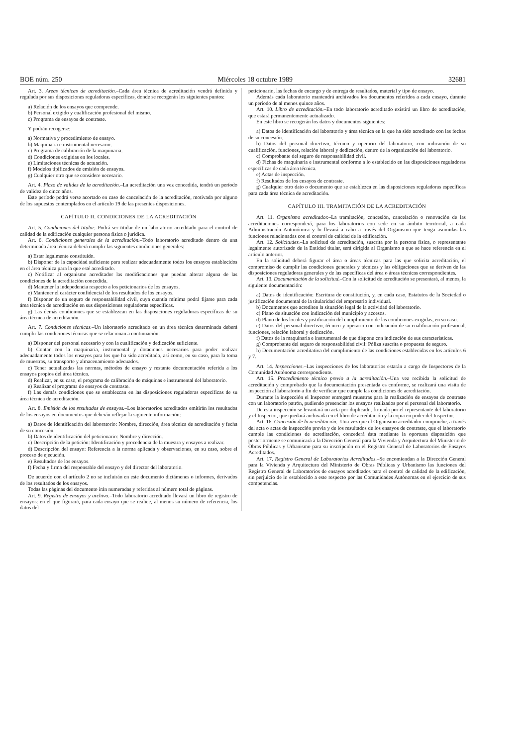BOE núm. 250 Miércoles 18 octubre 1989 32681
Art. 3. Areas técnicas de acreditación.–Cada área técnica de acreditación vendrá definida y regulada por sus disposiciones reguladoras específicas, donde se recogerán los siguientes puntos:
a) Relación de los ensayos que comprende.
b) Personal exigido y cualificación profesional del mismo.
c) Programa de ensayos de contraste.
Y podrán recogerse:
a) Normativa y procedimiento de ensayo.
b) Maquinaria e instrumental necesario.
c) Programa de calibración de la maquinaria.
d) Condiciones exigidas en los locales.
e) Limitaciones técnicas de actuación.
f) Modelos tipificados de emisión de ensayos.
g) Cualquier otro que se considere necesario.
Art. 4. Plazo de validez de la acreditación.–La acreditación una vez concedida, tendrá un período de validez de cinco años.
Este período podrá verse acortado en caso de cancelación de la acreditación, motivada por alguno de los supuestos contemplados en el artículo 19 de las presentes disposiciones.
CAPÍTULO II. CONDICIONES DE LA ACREDITACIÓN
Art. 5. Condiciones del titular.–Podrá ser titular de un laboratorio acreditado para el control de calidad de la edificación cualquier persona física o jurídica.
Art. 6. Condiciones generales de la acreditación.–Todo laboratorio acreditado dentro de una determinada área técnica deberá cumplir las siguientes condiciones generales:
a) Estar legalmente constituido.
b) Disponer de la capacidad suficiente para realizar adecuadamente todos los ensayos establecidos en el área técnica para la que esté acreditado.
c) Notificar al organismo acreditador las modificaciones que puedan alterar alguna de las condiciones de la acreditación concedida.
d) Mantener la indepedencia respecto a los peticionarios de los ensayos.
e) Mantener el carácter confidencial de los resultados de los ensayos.
f) Disponer de un seguro de responsabilidad civil, cuya cuantía mínima podrá fijarse para cada área técnica de acreditación en sus disposiciones reguladoras específicas.
g) Las demás condiciones que se establezcan en las disposiciones reguladoras específicas de su área técnica de acreditación.
Art. 7. Condiciones técnicas.–Un laboratorio acreditado en un área técnica determinada deberá cumplir las condiciones técnicas que se relacionan a continuación:
a) Disponer del personal necesario y con la cualificación y dedicación suficiente.
b) Contar con la maquinaria, instrumental y dotaciones necesarios para poder realizar adecuadamente todos los ensayos para los que ha sido acreditado, así como, en su caso, para la toma de muestras, su transporte y almacenamiento adecuados.
c) Tener actualizadas las normas, métodos de ensayo y restante documentación referida a los ensayos propios del área técnica.
d) Realizar, en su caso, el programa de calibración de máquinas e instrumental del laboratorio.
e) Realizar el programa de ensayos de contraste.
f) Las demás condiciones que se establezcan en las disposiciones reguladoras específicas de su área técnica de acreditación.
Art. 8. Emisión de los resultados de ensayos.–Los laboratorios acreditados emitirán los resultados de los ensayos en documentos que deberán reflejar la siguiente información:
a) Datos de identificación del laboratorio: Nombre, dirección, área técnica de acreditación y fecha de su concesión.
b) Datos de identificación del peticionario: Nombre y dirección.
c) Descripción de la petición: Identificación y procedencia de la muestra y ensayos a realizar.
d) Descripción del ensayo: Referencia a la norma aplicada y observaciones, en su caso, sobre el proceso de ejecución.
e) Resultados de los ensayos.
f) Fecha y firma del responsable del ensayo y del director del laboratorio.
De acuerdo con el artículo 2 no se incluirán en este documento dictámenes o informes, derivados de los resultados de los ensayos.
Todas las páginas del documento irán numeradas y referidas al número total de páginas.
Art. 9. Registro de ensayos y archivo.–Todo laboratorio acreditado llevará un libro de registro de ensayos: en el que figurará, para cada ensayo que se realice, al menos su número de referencia, los datos del
peticionario, las fechas de encargo y de entrega de resultados, material y tipo de ensayo.
Además cada laboratorio mantendrá archivados los documentos referidos a cada ensayo, durante un período de al menos quince años.
Art. 10. Libro de acreditación.–En todo laboratorio acreditado existirá un libro de acreditación, que estará permanentemente actualizado.
En este libro se recogerán los datos y documentos siguientes:
a) Datos de identificación del laboratorio y área técnica en la que ha sido acreditado con las fechas de su concesión.
b) Datos del personal directivo, técnico y operario del laboratorio, con indicación de su cualificación, funciones, relación laboral y dedicación, dentro de la organización del laboratorio.
c) Comprobante del seguro de responsabilidad civil.
d) Fichas de maquinaria e instrumental conforme a lo establecido en las disposiciones reguladoras específicas de cada área técnica.
e) Actas de inspección.
f) Resultados de los ensayos de contraste.
g) Cualquier otro dato o documento que se establezca en las disposiciones reguladoras específicas para cada área técnica de acreditación.
CAPÍTULO III. TRAMITACIÓN DE LA ACREDITACIÓN
Art. 11. Organismo acreditador.–La tramitación, concesión, cancelación o renovación de las acreditaciones corresponderá, para los laboratorios con sede en su ámbito territorial, a cada Administración Autonómica y lo llevará a cabo a través del Organismo que tenga asumidas las funciones relacionadas con el control de calidad de la edificación.
Art. 12. Solicitudes.–La solicitud de acreditación, suscrita por la persona física, o representante legalmente autorizado de la Entidad titular, será dirigida al Organismo a que se hace referencia en el artículo anterior.
En la solicitud deberá figurar el área o áreas técnicas para las que solicita acreditación, el compromiso de cumplir las condiciones generales y técnicas y las obligaciones que se deriven de las disposiciones reguladoras generales y de las específicas del área o áreas técnicas correspondientes.
Art. 13. Documentación de la solicitud.–Con la solicitud de acreditación se presentará, al menos, la siguiente documentación:
a) Datos de identificación: Escritura de constitución, y, en cada caso, Estatutos de la Sociedad o justificación documental de la titularidad del empresario individual.
b) Documentos que acrediten la situación legal de la actividad del laboratorio.
c) Plano de situación con indicación del municipio y accesos.
d) Plano de los locales y justificación del cumplimiento de las condiciones exigidas, en su caso.
e) Datos del personal directivo, técnico y operario con indicación de su cualificación profesional, funciones, relación laboral y dedicación.
f) Datos de la maquinaria e instrumental de que dispone con indicación de sus características.
g) Comprobante del seguro de responsabilidad civil: Póliza suscrita o propuesta de seguro.
h) Documentación acreditativa del cumplimiento de las condiciones establecidas en los artículos 6 y 7.
Art. 14. Inspecciones.–Las inspecciones de los laboratorios estarán a cargo de Inspectores de la Comunidad Autónoma correspondiente.
Art. 15. Procedimiento técnico previo a la acreditación.–Una vez recibida la solicitud de acreditación y comprobado que la documentación presentada es conforme, se realizará una visita de inspección al laboratorio a fin de verificar que cumple las condiciones de acreditación.
Durante la inspección el Inspector entregará muestras para la realización de ensayos de contraste con un laboratorio patrón, pudiendo presenciar los ensayos realizados por el personal del laboratorio.
De esta inspección se levantará un acta por duplicado, firmada por el representante del laboratorio y el Inspector, que quedará archivada en el libro de acreditación y la copia en poder del Inspector.
Art. 16. Concesión de la acreditación.–Una vez que el Organismo acreditador compruebe, a través del acta o actas de inspección previa y de los resultados de los ensayos de contraste, que el laboratorio cumple las condiciones de acreditación, concederá ésta mediante la oportuna disposición que posteriormente se comunicará a la Dirección General para la Vivienda y Arquitectura del Ministerio de Obras Públicas y Urbanismo para su inscripción en el Registro General de Laboratorios de Ensayos Acreditados.
Art. 17. Registro General de Laboratorios Acreditados.–Se encomiendan a la Dirección General para la Vivienda y Arquitectura del Ministerio de Obras Públicas y Urbanismo las funciones del Registro General de Laboratorios de ensayos acreditados para el control de calidad de la edificación, sin perjuicio de lo establecido a este respecto por las Comunidades Autónomas en el ejercicio de sus competencias.